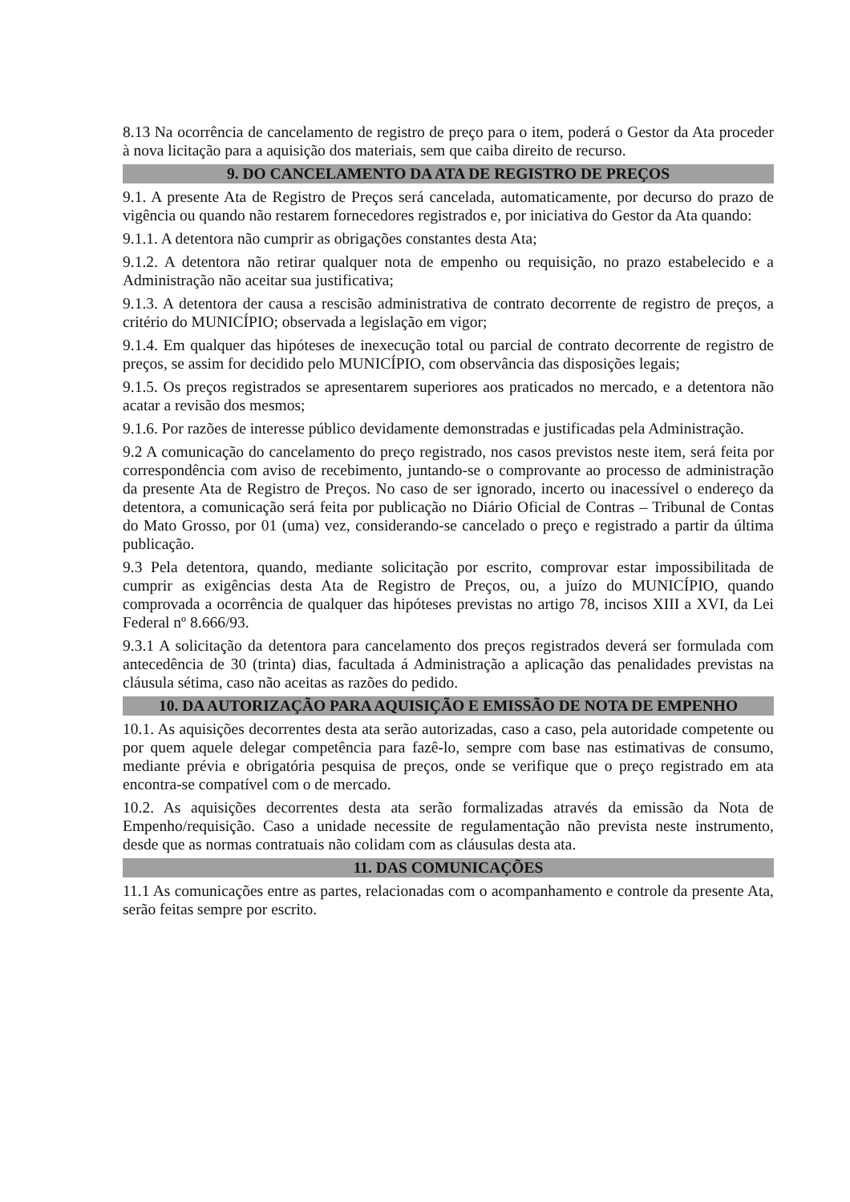8.13 Na ocorrência de cancelamento de registro de preço para o item, poderá o Gestor da Ata proceder à nova licitação para a aquisição dos materiais, sem que caiba direito de recurso.
9. DO CANCELAMENTO DA ATA DE REGISTRO DE PREÇOS
9.1. A presente Ata de Registro de Preços será cancelada, automaticamente, por decurso do prazo de vigência ou quando não restarem fornecedores registrados e, por iniciativa do Gestor da Ata quando:
9.1.1. A detentora não cumprir as obrigações constantes desta Ata;
9.1.2. A detentora não retirar qualquer nota de empenho ou requisição, no prazo estabelecido e a Administração não aceitar sua justificativa;
9.1.3. A detentora der causa a rescisão administrativa de contrato decorrente de registro de preços, a critério do MUNICÍPIO; observada a legislação em vigor;
9.1.4. Em qualquer das hipóteses de inexecução total ou parcial de contrato decorrente de registro de preços, se assim for decidido pelo MUNICÍPIO, com observância das disposições legais;
9.1.5. Os preços registrados se apresentarem superiores aos praticados no mercado, e a detentora não acatar a revisão dos mesmos;
9.1.6. Por razões de interesse público devidamente demonstradas e justificadas pela Administração.
9.2 A comunicação do cancelamento do preço registrado, nos casos previstos neste item, será feita por correspondência com aviso de recebimento, juntando-se o comprovante ao processo de administração da presente Ata de Registro de Preços. No caso de ser ignorado, incerto ou inacessível o endereço da detentora, a comunicação será feita por publicação no Diário Oficial de Contras – Tribunal de Contas do Mato Grosso, por 01 (uma) vez, considerando-se cancelado o preço e registrado a partir da última publicação.
9.3 Pela detentora, quando, mediante solicitação por escrito, comprovar estar impossibilitada de cumprir as exigências desta Ata de Registro de Preços, ou, a juízo do MUNICÍPIO, quando comprovada a ocorrência de qualquer das hipóteses previstas no artigo 78, incisos XIII a XVI, da Lei Federal nº 8.666/93.
9.3.1 A solicitação da detentora para cancelamento dos preços registrados deverá ser formulada com antecedência de 30 (trinta) dias, facultada á Administração a aplicação das penalidades previstas na cláusula sétima, caso não aceitas as razões do pedido.
10. DA AUTORIZAÇÃO PARA AQUISIÇÃO E EMISSÃO DE NOTA DE EMPENHO
10.1. As aquisições decorrentes desta ata serão autorizadas, caso a caso, pela autoridade competente ou por quem aquele delegar competência para fazê-lo, sempre com base nas estimativas de consumo, mediante prévia e obrigatória pesquisa de preços, onde se verifique que o preço registrado em ata encontra-se compatível com o de mercado.
10.2. As aquisições decorrentes desta ata serão formalizadas através da emissão da Nota de Empenho/requisição. Caso a unidade necessite de regulamentação não prevista neste instrumento, desde que as normas contratuais não colidam com as cláusulas desta ata.
11. DAS COMUNICAÇÕES
11.1 As comunicações entre as partes, relacionadas com o acompanhamento e controle da presente Ata, serão feitas sempre por escrito.